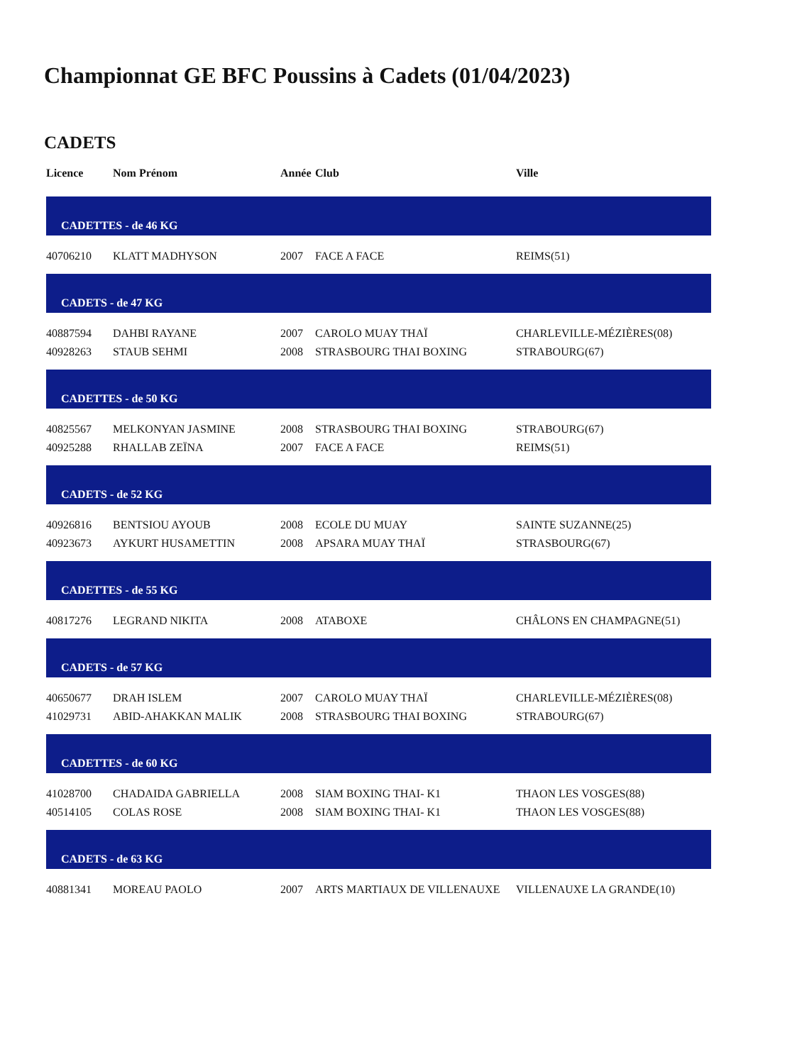Championnat GE BFC Poussins à Cadets (01/04/2023)
CADETS
| Licence | Nom Prénom | Année | Club | Ville |
| --- | --- | --- | --- | --- |
| CADETTES - de 46 KG | | | | |
| 40706210 | KLATT MADHYSON | 2007 | FACE A FACE | REIMS(51) |
| CADETS - de 47 KG | | | | |
| 40887594 | DAHBI RAYANE | 2007 | CAROLO MUAY THAÏ | CHARLEVILLE-MÉZIÈRES(08) |
| 40928263 | STAUB SEHMI | 2008 | STRASBOURG THAI BOXING | STRABOURG(67) |
| CADETTES - de 50 KG | | | | |
| 40825567 | MELKONYAN JASMINE | 2008 | STRASBOURG THAI BOXING | STRABOURG(67) |
| 40925288 | RHALLAB ZEÏNA | 2007 | FACE A FACE | REIMS(51) |
| CADETS - de 52 KG | | | | |
| 40926816 | BENTSIOU AYOUB | 2008 | ECOLE DU MUAY | SAINTE SUZANNE(25) |
| 40923673 | AYKURT HUSAMETTIN | 2008 | APSARA MUAY THAÏ | STRASBOURG(67) |
| CADETTES - de 55 KG | | | | |
| 40817276 | LEGRAND NIKITA | 2008 | ATABOXE | CHÂLONS EN CHAMPAGNE(51) |
| CADETS - de 57 KG | | | | |
| 40650677 | DRAH ISLEM | 2007 | CAROLO MUAY THAÏ | CHARLEVILLE-MÉZIÈRES(08) |
| 41029731 | ABID-AHAKKAN MALIK | 2008 | STRASBOURG THAI BOXING | STRABOURG(67) |
| CADETTES - de 60 KG | | | | |
| 41028700 | CHADAIDA GABRIELLA | 2008 | SIAM BOXING THAI- K1 | THAON LES VOSGES(88) |
| 40514105 | COLAS ROSE | 2008 | SIAM BOXING THAI- K1 | THAON LES VOSGES(88) |
| CADETS - de 63 KG | | | | |
| 40881341 | MOREAU PAOLO | 2007 | ARTS MARTIAUX DE VILLENAUXE | VILLENAUXE LA GRANDE(10) |